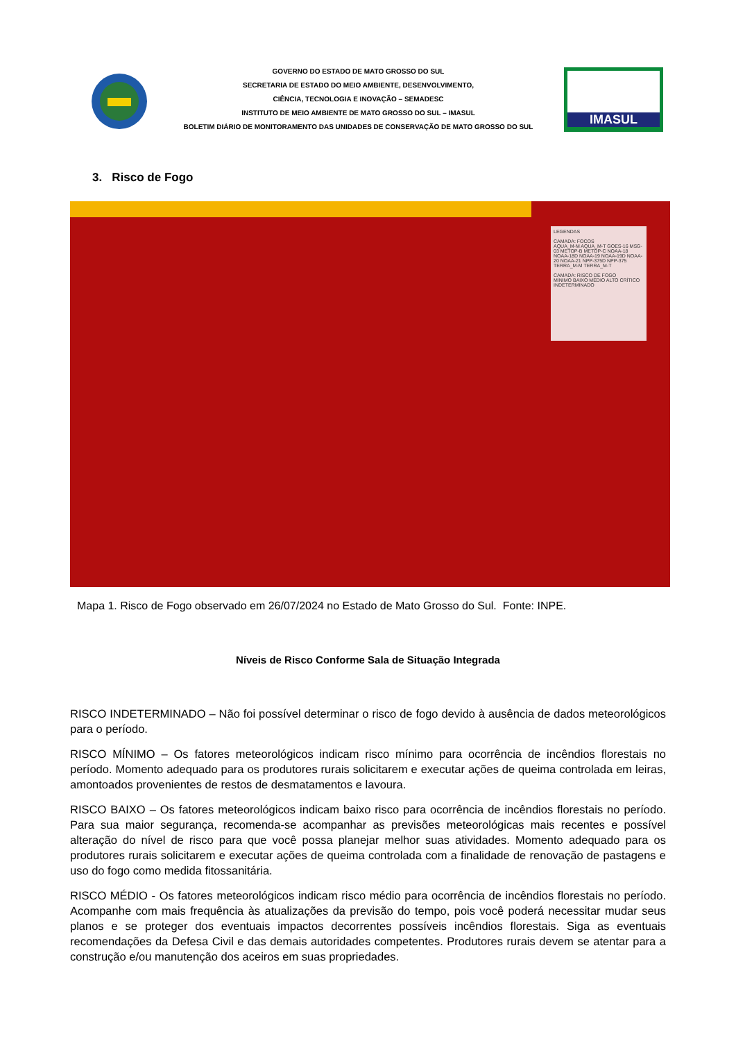GOVERNO DO ESTADO DE MATO GROSSO DO SUL
SECRETARIA DE ESTADO DO MEIO AMBIENTE, DESENVOLVIMENTO,
CIÊNCIA, TECNOLOGIA E INOVAÇÃO – SEMADESC
INSTITUTO DE MEIO AMBIENTE DE MATO GROSSO DO SUL – IMASUL
BOLETIM DIÁRIO DE MONITORAMENTO DAS UNIDADES DE CONSERVAÇÃO DE MATO GROSSO DO SUL
IMASUL
3. Risco de Fogo
LEGENDAS
CAMADA: FOCOS
AQUA_M-M AQUA_M-T GOES-16 MSG-03 METOP-B METOP-C NOAA-18 NOAA-18D NOAA-19 NOAA-19D NOAA-20 NOAA-21 NPP-375D NPP-375 TERRA_M-M TERRA_M-T
CAMADA: RISCO DE FOGO
MÍNIMO BAIXO MÉDIO ALTO CRÍTICO INDETERMINADO
Mapa 1. Risco de Fogo observado em 26/07/2024 no Estado de Mato Grosso do Sul. Fonte: INPE.
Níveis de Risco Conforme Sala de Situação Integrada
RISCO INDETERMINADO – Não foi possível determinar o risco de fogo devido à ausência de dados meteorológicos para o período.
RISCO MÍNIMO – Os fatores meteorológicos indicam risco mínimo para ocorrência de incêndios florestais no período. Momento adequado para os produtores rurais solicitarem e executar ações de queima controlada em leiras, amontoados provenientes de restos de desmatamentos e lavoura.
RISCO BAIXO – Os fatores meteorológicos indicam baixo risco para ocorrência de incêndios florestais no período. Para sua maior segurança, recomenda-se acompanhar as previsões meteorológicas mais recentes e possível alteração do nível de risco para que você possa planejar melhor suas atividades. Momento adequado para os produtores rurais solicitarem e executar ações de queima controlada com a finalidade de renovação de pastagens e uso do fogo como medida fitossanitária.
RISCO MÉDIO - Os fatores meteorológicos indicam risco médio para ocorrência de incêndios florestais no período. Acompanhe com mais frequência às atualizações da previsão do tempo, pois você poderá necessitar mudar seus planos e se proteger dos eventuais impactos decorrentes possíveis incêndios florestais. Siga as eventuais recomendações da Defesa Civil e das demais autoridades competentes. Produtores rurais devem se atentar para a construção e/ou manutenção dos aceiros em suas propriedades.